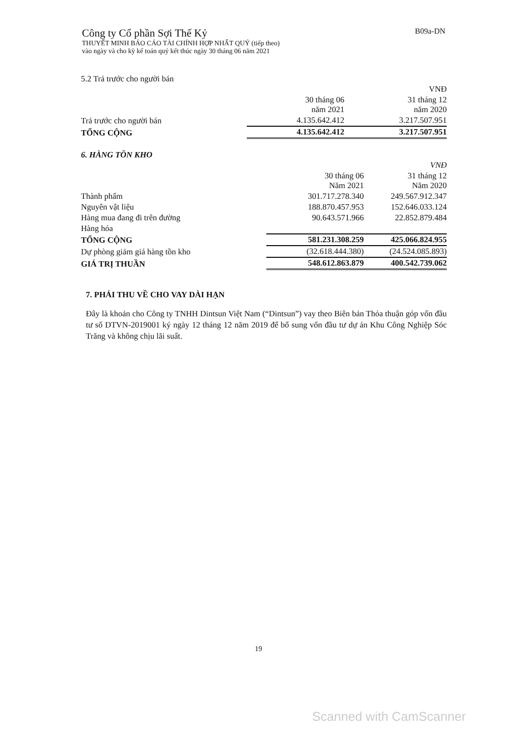B09a-DN
Công ty Cổ phần Sợi Thế Kỷ
THUYẾT MINH BÁO CÁO TÀI CHÍNH HỢP NHẤT QUÝ (tiếp theo)
vào ngày và cho kỳ kế toán quý kết thúc ngày 30 tháng 06 năm 2021
5.2 Trả trước cho người bán
| | | VNĐ |
| | 30 tháng 06 năm 2021 | 31 tháng 12 năm 2020 |
| Trả trước cho người bán | 4.135.642.412 | 3.217.507.951 |
| TỔNG CỘNG | 4.135.642.412 | 3.217.507.951 |
6. HÀNG TỒN KHO
| | | VNĐ |
| | 30 tháng 06 Năm 2021 | 31 tháng 12 Năm 2020 |
| Thành phẩm | 301.717.278.340 | 249.567.912.347 |
| Nguyên vật liệu | 188.870.457.953 | 152.646.033.124 |
| Hàng mua đang đi trên đường | 90.643.571.966 | 22.852.879.484 |
| Hàng hóa | | |
| TỔNG CỘNG | 581.231.308.259 | 425.066.824.955 |
| Dự phòng giảm giá hàng tồn kho | (32.618.444.380) | (24.524.085.893) |
| GIÁ TRỊ THUẦN | 548.612.863.879 | 400.542.739.062 |
7. PHẢI THU VỀ CHO VAY DÀI HẠN
Đây là khoản cho Công ty TNHH Dintsun Việt Nam (“Dintsun”) vay theo Biên bản Thỏa thuận góp vốn đầu tư số DTVN-2019001 ký ngày 12 tháng 12 năm 2019 để bổ sung vốn đầu tư dự án Khu Công Nghiệp Sóc Trăng và không chịu lãi suất.
19
Scanned with CamScanner